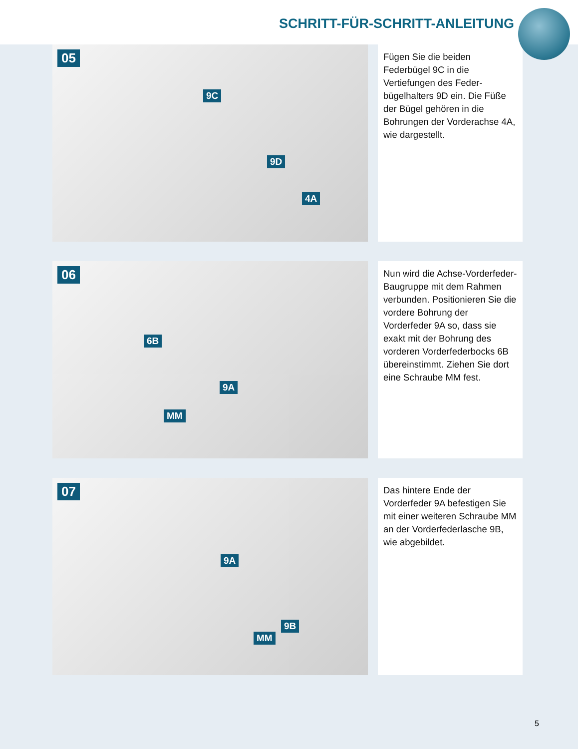SCHRITT-FÜR-SCHRITT-ANLEITUNG
05
9C
9D
4A
Fügen Sie die beiden Federbügel 9C in die Vertiefungen des Feder­bügelhalters 9D ein. Die Füße der Bügel gehören in die Bohrungen der Vorderachse 4A, wie darge­stellt.
06
6B
9A
MM
Nun wird die Achse-Vorderfeder-Baugruppe mit dem Rahmen verbunden. Positionieren Sie die vordere Bohrung der Vorderfeder 9A so, dass sie exakt mit der Boh­rung des vorderen Vorderfeder­bocks 6B übereinstimmt. Ziehen Sie dort eine Schraube MM fest.
07
9A
9B
MM
Das hintere Ende der Vorderfeder 9A befestigen Sie mit einer weite­ren Schraube MM an der Vorder­federlasche 9B, wie abgebildet.
5